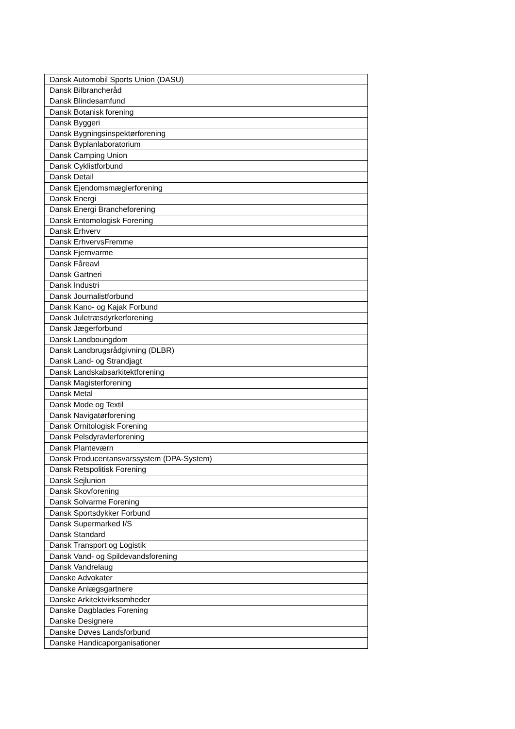| Dansk Automobil Sports Union (DASU) |
| Dansk Bilbrancheråd |
| Dansk Blindesamfund |
| Dansk Botanisk forening |
| Dansk Byggeri |
| Dansk Bygningsinspektørforening |
| Dansk Byplanlaboratorium |
| Dansk Camping Union |
| Dansk Cyklistforbund |
| Dansk Detail |
| Dansk Ejendomsmæglerforening |
| Dansk Energi |
| Dansk Energi Brancheforening |
| Dansk Entomologisk Forening |
| Dansk Erhverv |
| Dansk ErhvervsFremme |
| Dansk Fjernvarme |
| Dansk Fåreavl |
| Dansk Gartneri |
| Dansk Industri |
| Dansk Journalistforbund |
| Dansk Kano- og Kajak Forbund |
| Dansk Juletræsdyrkerforening |
| Dansk Jægerforbund |
| Dansk Landboungdom |
| Dansk Landbrugsrådgivning (DLBR) |
| Dansk Land- og Strandjagt |
| Dansk Landskabsarkitektforening |
| Dansk Magisterforening |
| Dansk Metal |
| Dansk Mode og Textil |
| Dansk Navigatørforening |
| Dansk Ornitologisk Forening |
| Dansk Pelsdyravlerforening |
| Dansk Planteværn |
| Dansk Producentansvarssystem (DPA-System) |
| Dansk Retspolitisk Forening |
| Dansk Sejlunion |
| Dansk Skovforening |
| Dansk Solvarme Forening |
| Dansk Sportsdykker Forbund |
| Dansk Supermarked I/S |
| Dansk Standard |
| Dansk Transport og Logistik |
| Dansk Vand- og Spildevandsforening |
| Dansk Vandrelaug |
| Danske Advokater |
| Danske Anlægsgartnere |
| Danske Arkitektvirksomheder |
| Danske Dagblades Forening |
| Danske Designere |
| Danske Døves Landsforbund |
| Danske Handicaporganisationer |